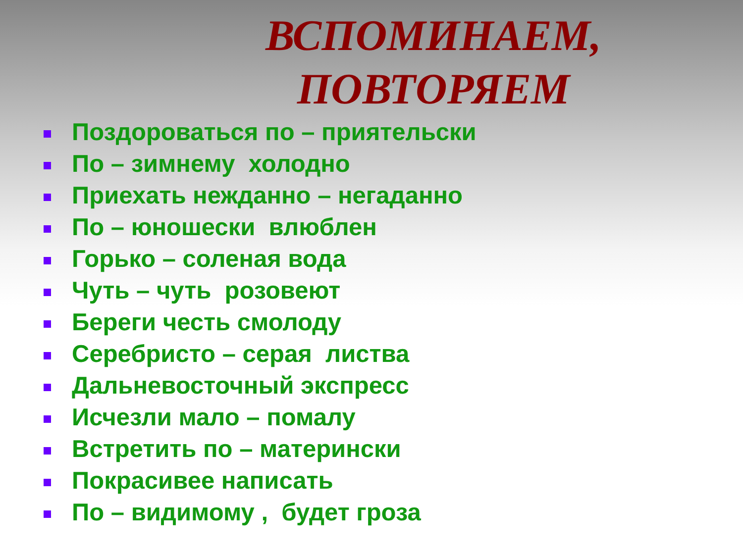ВСПОМИНАЕМ,
ПОВТОРЯЕМ
Поздороваться по – приятельски
По – зимнему холодно
Приехать нежданно – негаданно
По – юношески влюблен
Горько – соленая вода
Чуть – чуть розовеют
Береги честь смолоду
Серебристо – серая листва
Дальневосточный экспресс
Исчезли мало – помалу
Встретить по – матерински
Покрасивее написать
По – видимому , будет гроза